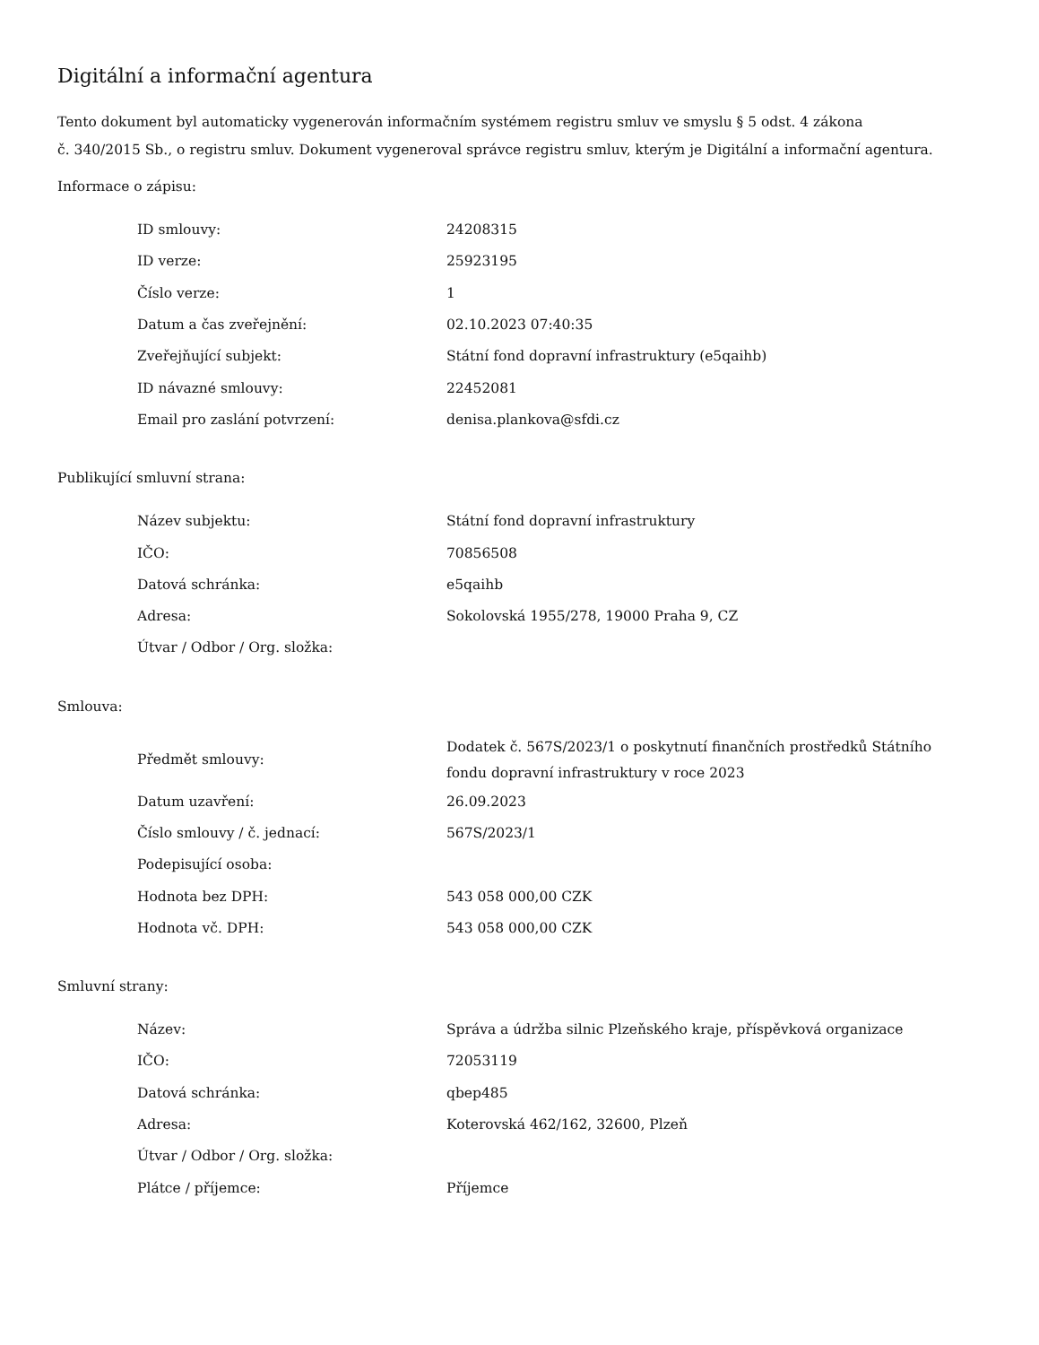Digitální a informační agentura
Tento dokument byl automaticky vygenerován informačním systémem registru smluv ve smyslu § 5 odst. 4 zákona
č. 340/2015 Sb., o registru smluv. Dokument vygeneroval správce registru smluv, kterým je Digitální a informační agentura.
Informace o zápisu:
| ID smlouvy: | 24208315 |
| ID verze: | 25923195 |
| Číslo verze: | 1 |
| Datum a čas zveřejnění: | 02.10.2023 07:40:35 |
| Zveřejňující subjekt: | Státní fond dopravní infrastruktury (e5qaihb) |
| ID návazné smlouvy: | 22452081 |
| Email pro zaslání potvrzení: | denisa.plankova@sfdi.cz |
Publikující smluvní strana:
| Název subjektu: | Státní fond dopravní infrastruktury |
| IČO: | 70856508 |
| Datová schránka: | e5qaihb |
| Adresa: | Sokolovská 1955/278, 19000 Praha 9, CZ |
| Útvar / Odbor / Org. složka: | |
Smlouva:
| Předmět smlouvy: | Dodatek č. 567S/2023/1 o poskytnutí finančních prostředků Státního fondu dopravní infrastruktury v roce 2023 |
| Datum uzavření: | 26.09.2023 |
| Číslo smlouvy / č. jednací: | 567S/2023/1 |
| Podepisující osoba: | |
| Hodnota bez DPH: | 543 058 000,00 CZK |
| Hodnota vč. DPH: | 543 058 000,00 CZK |
Smluvní strany:
| Název: | Správa a údržba silnic Plzeňského kraje, příspěvková organizace |
| IČO: | 72053119 |
| Datová schránka: | qbep485 |
| Adresa: | Koterovská 462/162, 32600, Plzeň |
| Útvar / Odbor / Org. složka: | |
| Plátce / příjemce: | Příjemce |